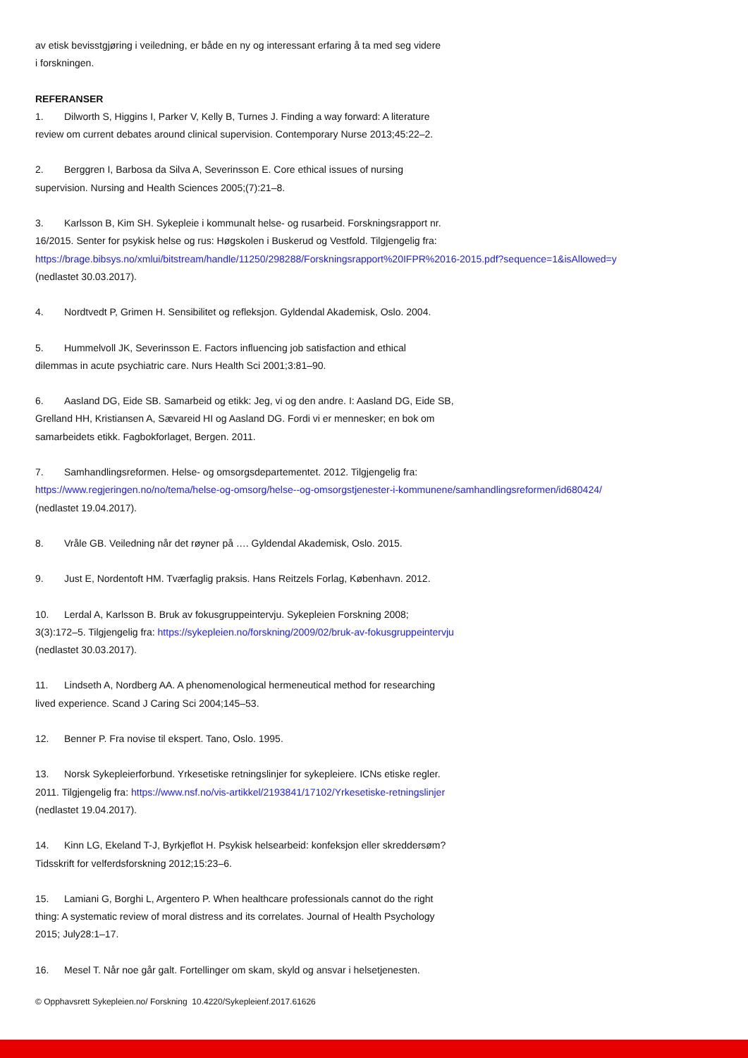av etisk bevisstgjøring i veiledning, er både en ny og interessant erfaring å ta med seg videre
i forskningen.
REFERANSER
1. Dilworth S, Higgins I, Parker V, Kelly B, Turnes J. Finding a way forward: A literature
review om current debates around clinical supervision. Contemporary Nurse 2013;45:22–2.
2. Berggren I, Barbosa da Silva A, Severinsson E. Core ethical issues of nursing
supervision. Nursing and Health Sciences 2005;(7):21–8.
3. Karlsson B, Kim SH. Sykepleie i kommunalt helse- og rusarbeid. Forskningsrapport nr.
16/2015. Senter for psykisk helse og rus: Høgskolen i Buskerud og Vestfold. Tilgjengelig fra:
https://brage.bibsys.no/xmlui/bitstream/handle/11250/298288/Forskningsrapport%20IFPR%2016-2015.pdf?sequence=1&isAllowed=y
(nedlastet 30.03.2017).
4. Nordtvedt P, Grimen H. Sensibilitet og refleksjon. Gyldendal Akademisk, Oslo. 2004.
5. Hummelvoll JK, Severinsson E. Factors influencing job satisfaction and ethical
dilemmas in acute psychiatric care. Nurs Health Sci 2001;3:81–90.
6. Aasland DG, Eide SB. Samarbeid og etikk: Jeg, vi og den andre. I: Aasland DG, Eide SB,
Grelland HH, Kristiansen A, Sævareid HI og Aasland DG. Fordi vi er mennesker; en bok om
samarbeidets etikk. Fagbokforlaget, Bergen. 2011.
7. Samhandlingsreformen. Helse- og omsorgsdepartementet. 2012. Tilgjengelig fra:
https://www.regjeringen.no/no/tema/helse-og-omsorg/helse--og-omsorgstjenester-i-kommunene/samhandlingsreformen/id680424/
(nedlastet 19.04.2017).
8. Vråle GB. Veiledning når det røyner på …. Gyldendal Akademisk, Oslo. 2015.
9. Just E, Nordentoft HM. Tværfaglig praksis. Hans Reitzels Forlag, København. 2012.
10. Lerdal A, Karlsson B. Bruk av fokusgruppeintervju. Sykepleien Forskning 2008;
3(3):172–5. Tilgjengelig fra: https://sykepleien.no/forskning/2009/02/bruk-av-fokusgruppeintervju
(nedlastet 30.03.2017).
11. Lindseth A, Nordberg AA. A phenomenological hermeneutical method for researching
lived experience. Scand J Caring Sci 2004;145–53.
12. Benner P. Fra novise til ekspert. Tano, Oslo. 1995.
13. Norsk Sykepleierforbund. Yrkesetiske retningslinjer for sykepleiere. ICNs etiske regler.
2011. Tilgjengelig fra: https://www.nsf.no/vis-artikkel/2193841/17102/Yrkesetiske-retningslinjer
(nedlastet 19.04.2017).
14. Kinn LG, Ekeland T-J, Byrkjeflot H. Psykisk helsearbeid: konfeksjon eller skreddersøm?
Tidsskrift for velferdsforskning 2012;15:23–6.
15. Lamiani G, Borghi L, Argentero P. When healthcare professionals cannot do the right
thing: A systematic review of moral distress and its correlates. Journal of Health Psychology
2015; July28:1–17.
16. Mesel T. Når noe går galt. Fortellinger om skam, skyld og ansvar i helsetjenesten.
© Opphavsrett Sykepleien.no/ Forskning 10.4220/Sykepleienf.2017.61626